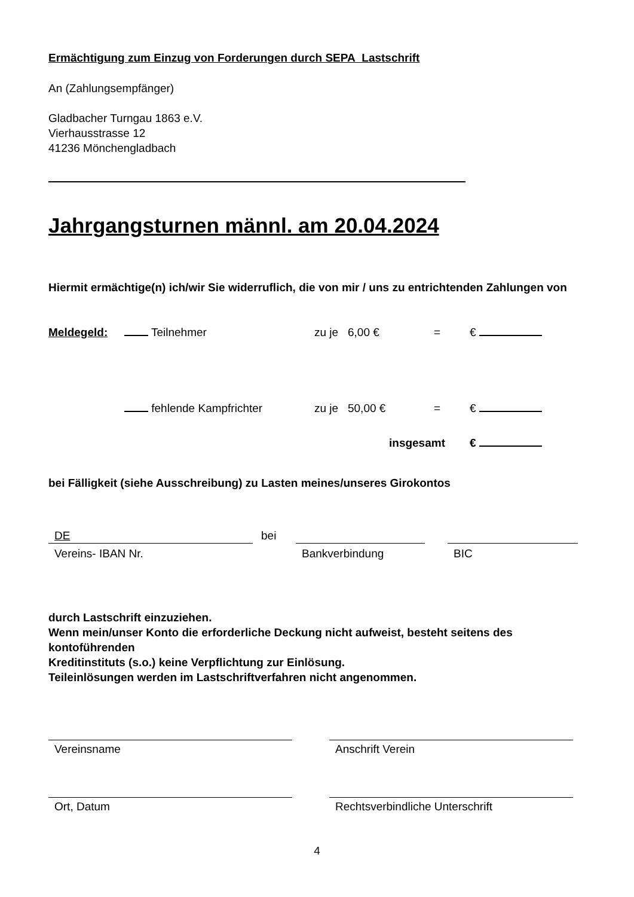Ermächtigung zum Einzug von Forderungen durch SEPA Lastschrift
An (Zahlungsempfänger)
Gladbacher Turngau 1863 e.V.
Vierhausstrasse 12
41236 Mönchengladbach
Jahrgangsturnen männl. am 20.04.2024
Hiermit ermächtige(n) ich/wir Sie widerruflich, die von mir / uns zu entrichtenden Zahlungen von
Meldegeld: Teilnehmer zu je 6,00 € = €
fehlende Kampfrichter zu je 50,00 € = €
insgesamt €
bei Fälligkeit (siehe Ausschreibung) zu Lasten meines/unseres Girokontos
DE
Vereins- IBAN Nr.
bei
Bankverbindung BIC
durch Lastschrift einzuziehen.
Wenn mein/unser Konto die erforderliche Deckung nicht aufweist, besteht seitens des kontoführenden
Kreditinstituts (s.o.) keine Verpflichtung zur Einlösung.
Teileinlösungen werden im Lastschriftverfahren nicht angenommen.
Vereinsname Anschrift Verein
Ort, Datum Rechtsverbindliche Unterschrift
4